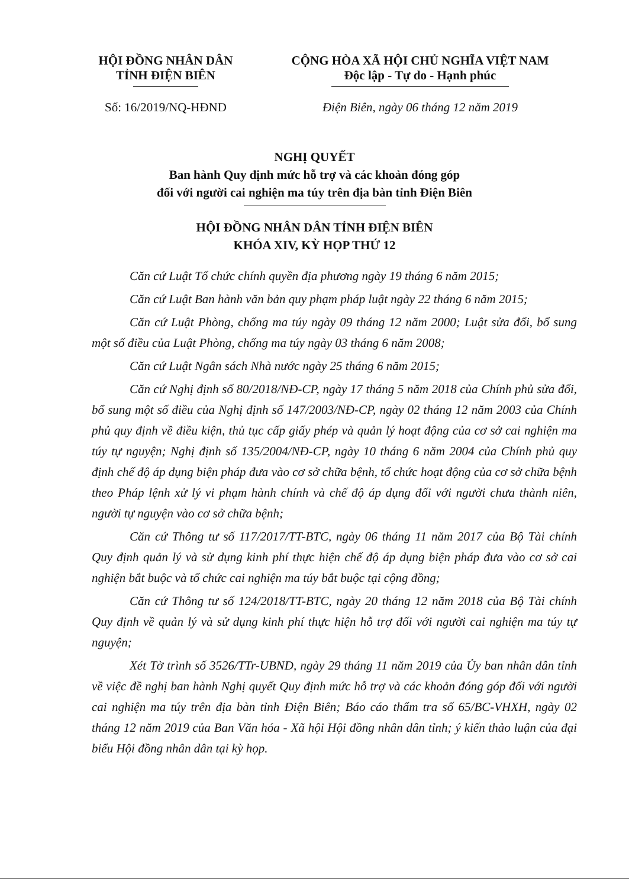HỘI ĐỒNG NHÂN DÂN
TỈNH ĐIỆN BIÊN
CỘNG HÒA XÃ HỘI CHỦ NGHĨA VIỆT NAM
Độc lập - Tự do - Hạnh phúc
Số: 16/2019/NQ-HĐND Điện Biên, ngày 06 tháng 12 năm 2019
NGHỊ QUYẾT
Ban hành Quy định mức hỗ trợ và các khoản đóng góp
đối với người cai nghiện ma túy trên địa bàn tỉnh Điện Biên
HỘI ĐỒNG NHÂN DÂN TỈNH ĐIỆN BIÊN
KHÓA XIV, KỲ HỌP THỨ 12
Căn cứ Luật Tổ chức chính quyền địa phương ngày 19 tháng 6 năm 2015;
Căn cứ Luật Ban hành văn bản quy phạm pháp luật ngày 22 tháng 6 năm 2015;
Căn cứ Luật Phòng, chống ma túy ngày 09 tháng 12 năm 2000; Luật sửa đổi, bổ sung một số điều của Luật Phòng, chống ma túy ngày 03 tháng 6 năm 2008;
Căn cứ Luật Ngân sách Nhà nước ngày 25 tháng 6 năm 2015;
Căn cứ Nghị định số 80/2018/NĐ-CP, ngày 17 tháng 5 năm 2018 của Chính phủ sửa đổi, bổ sung một số điều của Nghị định số 147/2003/NĐ-CP, ngày 02 tháng 12 năm 2003 của Chính phủ quy định về điều kiện, thủ tục cấp giấy phép và quản lý hoạt động của cơ sở cai nghiện ma túy tự nguyện; Nghị định số 135/2004/NĐ-CP, ngày 10 tháng 6 năm 2004 của Chính phủ quy định chế độ áp dụng biện pháp đưa vào cơ sở chữa bệnh, tổ chức hoạt động của cơ sở chữa bệnh theo Pháp lệnh xử lý vi phạm hành chính và chế độ áp dụng đối với người chưa thành niên, người tự nguyện vào cơ sở chữa bệnh;
Căn cứ Thông tư số 117/2017/TT-BTC, ngày 06 tháng 11 năm 2017 của Bộ Tài chính Quy định quản lý và sử dụng kinh phí thực hiện chế độ áp dụng biện pháp đưa vào cơ sở cai nghiện bắt buộc và tổ chức cai nghiện ma túy bắt buộc tại cộng đồng;
Căn cứ Thông tư số 124/2018/TT-BTC, ngày 20 tháng 12 năm 2018 của Bộ Tài chính Quy định về quản lý và sử dụng kinh phí thực hiện hỗ trợ đối với người cai nghiện ma túy tự nguyện;
Xét Tờ trình số 3526/TTr-UBND, ngày 29 tháng 11 năm 2019 của Ủy ban nhân dân tỉnh về việc đề nghị ban hành Nghị quyết Quy định mức hỗ trợ và các khoản đóng góp đối với người cai nghiện ma túy trên địa bàn tỉnh Điện Biên; Báo cáo thẩm tra số 65/BC-VHXH, ngày 02 tháng 12 năm 2019 của Ban Văn hóa - Xã hội Hội đồng nhân dân tỉnh; ý kiến thảo luận của đại biểu Hội đồng nhân dân tại kỳ họp.